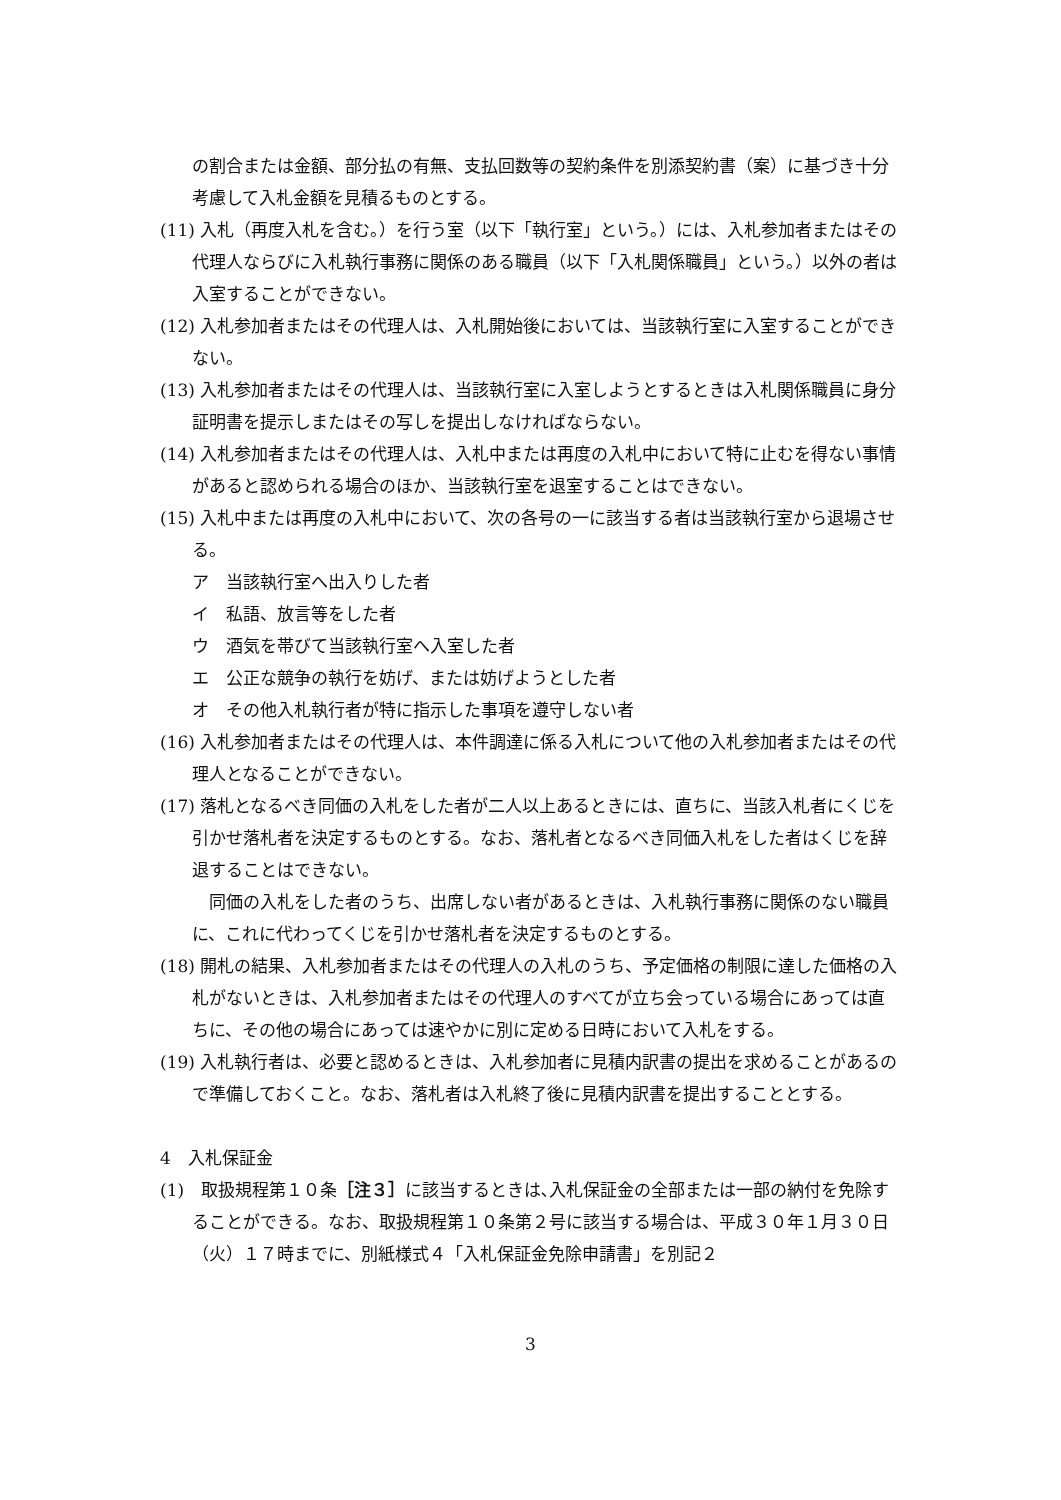の割合または金額、部分払の有無、支払回数等の契約条件を別添契約書（案）に基づき十分考慮して入札金額を見積るものとする。
(11) 入札（再度入札を含む。）を行う室（以下「執行室」という。）には、入札参加者またはその代理人ならびに入札執行事務に関係のある職員（以下「入札関係職員」という。）以外の者は入室することができない。
(12) 入札参加者またはその代理人は、入札開始後においては、当該執行室に入室することができない。
(13) 入札参加者またはその代理人は、当該執行室に入室しようとするときは入札関係職員に身分証明書を提示しまたはその写しを提出しなければならない。
(14) 入札参加者またはその代理人は、入札中または再度の入札中において特に止むを得ない事情があると認められる場合のほか、当該執行室を退室することはできない。
(15) 入札中または再度の入札中において、次の各号の一に該当する者は当該執行室から退場させる。
ア　当該執行室へ出入りした者
イ　私語、放言等をした者
ウ　酒気を帯びて当該執行室へ入室した者
エ　公正な競争の執行を妨げ、または妨げようとした者
オ　その他入札執行者が特に指示した事項を遵守しない者
(16) 入札参加者またはその代理人は、本件調達に係る入札について他の入札参加者またはその代理人となることができない。
(17) 落札となるべき同価の入札をした者が二人以上あるときには、直ちに、当該入札者にくじを引かせ落札者を決定するものとする。なお、落札者となるべき同価入札をした者はくじを辞退することはできない。
　同価の入札をした者のうち、出席しない者があるときは、入札執行事務に関係のない職員に、これに代わってくじを引かせ落札者を決定するものとする。
(18) 開札の結果、入札参加者またはその代理人の入札のうち、予定価格の制限に達した価格の入札がないときは、入札参加者またはその代理人のすべてが立ち会っている場合にあっては直ちに、その他の場合にあっては速やかに別に定める日時において入札をする。
(19) 入札執行者は、必要と認めるときは、入札参加者に見積内訳書の提出を求めることがあるので準備しておくこと。なお、落札者は入札終了後に見積内訳書を提出することとする。
4　入札保証金
(1)　取扱規程第１０条［注３］に該当するときは､入札保証金の全部または一部の納付を免除することができる。なお、取扱規程第１０条第２号に該当する場合は、平成３０年１月３０日（火）１７時までに、別紙様式４「入札保証金免除申請書」を別記２
3